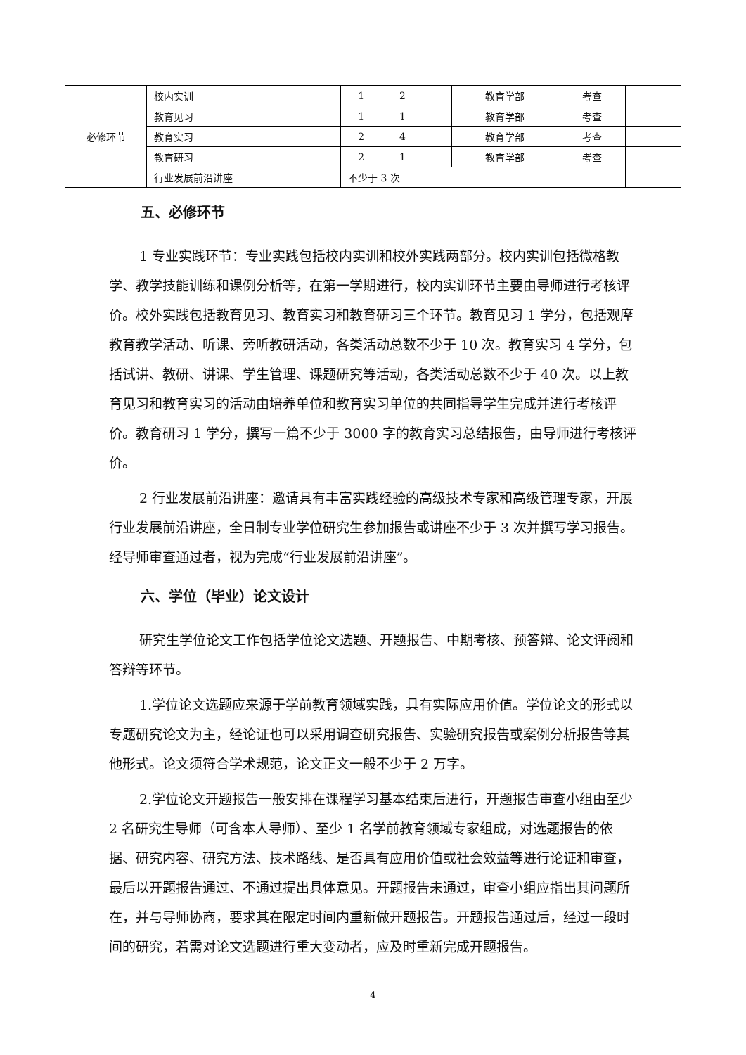| 必修环节 | 校内实训 | 1 | 2 | | 教育学部 | 考查 | |
| | 教育见习 | 1 | 1 | | 教育学部 | 考查 | |
| | 教育实习 | 2 | 4 | | 教育学部 | 考查 | |
| | 教育研习 | 2 | 1 | | 教育学部 | 考查 | |
| | 行业发展前沿讲座 | 不少于 3 次 | | | | | |
五、必修环节
1 专业实践环节：专业实践包括校内实训和校外实践两部分。校内实训包括微格教学、教学技能训练和课例分析等，在第一学期进行，校内实训环节主要由导师进行考核评价。校外实践包括教育见习、教育实习和教育研习三个环节。教育见习 1 学分，包括观摩教育教学活动、听课、旁听教研活动，各类活动总数不少于 10 次。教育实习 4 学分，包括试讲、教研、讲课、学生管理、课题研究等活动，各类活动总数不少于 40 次。以上教育见习和教育实习的活动由培养单位和教育实习单位的共同指导学生完成并进行考核评价。教育研习 1 学分，撰写一篇不少于 3000 字的教育实习总结报告，由导师进行考核评价。
2 行业发展前沿讲座：邀请具有丰富实践经验的高级技术专家和高级管理专家，开展行业发展前沿讲座，全日制专业学位研究生参加报告或讲座不少于 3 次并撰写学习报告。经导师审查通过者，视为完成“行业发展前沿讲座”。
六、学位（毕业）论文设计
研究生学位论文工作包括学位论文选题、开题报告、中期考核、预答辩、论文评阅和答辩等环节。
1.学位论文选题应来源于学前教育领域实践，具有实际应用价值。学位论文的形式以专题研究论文为主，经论证也可以采用调查研究报告、实验研究报告或案例分析报告等其他形式。论文须符合学术规范，论文正文一般不少于 2 万字。
2.学位论文开题报告一般安排在课程学习基本结束后进行，开题报告审查小组由至少 2 名研究生导师（可含本人导师）、至少 1 名学前教育领域专家组成，对选题报告的依据、研究内容、研究方法、技术路线、是否具有应用价值或社会效益等进行论证和审查，最后以开题报告通过、不通过提出具体意见。开题报告未通过，审查小组应指出其问题所在，并与导师协商，要求其在限定时间内重新做开题报告。开题报告通过后，经过一段时间的研究，若需对论文选题进行重大变动者，应及时重新完成开题报告。
4